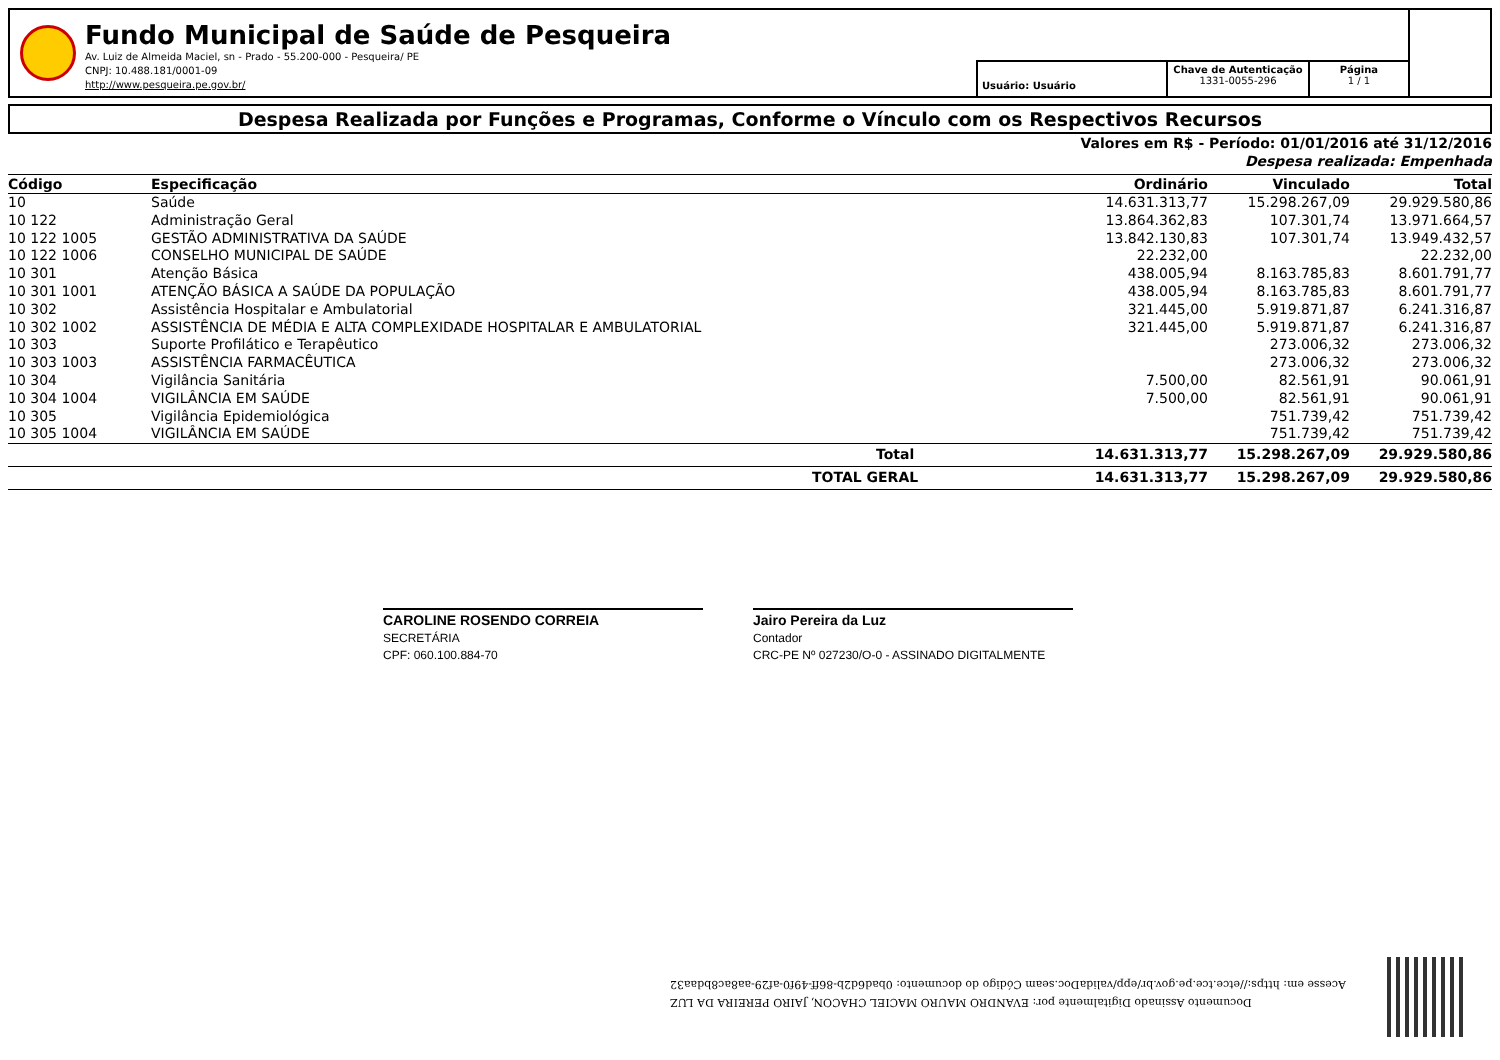Fundo Municipal de Saúde de Pesqueira
Av. Luiz de Almeida Maciel, sn - Prado - 55.200-000 - Pesqueira/ PE
CNPJ: 10.488.181/0001-09
http://www.pesqueira.pe.gov.br/
Usuário: Usuário
Chave de Autenticação
1331-0055-296
Página
1 / 1
Despesa Realizada por Funções e Programas, Conforme o Vínculo com os Respectivos Recursos
Valores em R$ - Período: 01/01/2016 até 31/12/2016
Despesa realizada: Empenhada
| Código | Especificação | Ordinário | Vinculado | Total |
| --- | --- | --- | --- | --- |
| 10 | Saúde | 14.631.313,77 | 15.298.267,09 | 29.929.580,86 |
| 10 122 | Administração Geral | 13.864.362,83 | 107.301,74 | 13.971.664,57 |
| 10 122 1005 | GESTÃO ADMINISTRATIVA DA SAÚDE | 13.842.130,83 | 107.301,74 | 13.949.432,57 |
| 10 122 1006 | CONSELHO MUNICIPAL DE SAÚDE | 22.232,00 | | 22.232,00 |
| 10 301 | Atenção Básica | 438.005,94 | 8.163.785,83 | 8.601.791,77 |
| 10 301 1001 | ATENÇÃO BÁSICA A SAÚDE DA POPULAÇÃO | 438.005,94 | 8.163.785,83 | 8.601.791,77 |
| 10 302 | Assistência Hospitalar e Ambulatorial | 321.445,00 | 5.919.871,87 | 6.241.316,87 |
| 10 302 1002 | ASSISTÊNCIA DE MÉDIA E ALTA COMPLEXIDADE HOSPITALAR E AMBULATORIAL | 321.445,00 | 5.919.871,87 | 6.241.316,87 |
| 10 303 | Suporte Profilático e Terapêutico | | 273.006,32 | 273.006,32 |
| 10 303 1003 | ASSISTÊNCIA FARMACÊUTICA | | 273.006,32 | 273.006,32 |
| 10 304 | Vigilância Sanitária | 7.500,00 | 82.561,91 | 90.061,91 |
| 10 304 1004 | VIGILÂNCIA EM SAÚDE | 7.500,00 | 82.561,91 | 90.061,91 |
| 10 305 | Vigilância Epidemiológica | | 751.739,42 | 751.739,42 |
| 10 305 1004 | VIGILÂNCIA EM SAÚDE | | 751.739,42 | 751.739,42 |
| | Total | 14.631.313,77 | 15.298.267,09 | 29.929.580,86 |
| | TOTAL GERAL | 14.631.313,77 | 15.298.267,09 | 29.929.580,86 |
CAROLINE ROSENDO CORREIA
SECRETÁRIA
CPF: 060.100.884-70
Jairo Pereira da Luz
Contador
CRC-PE Nº 027230/O-0 - ASSINADO DIGITALMENTE
Documento Assinado Digitalmente por: EVANDRO MAURO MACIEL CHACON, JAIRO PEREIRA DA LUZ
Acesse em: https://etce.tce.pe.gov.br/epp/validaDoc.seam Código do documento: 0bad6d2b-86ff-49f0-af29-aa8ac8bdaa32